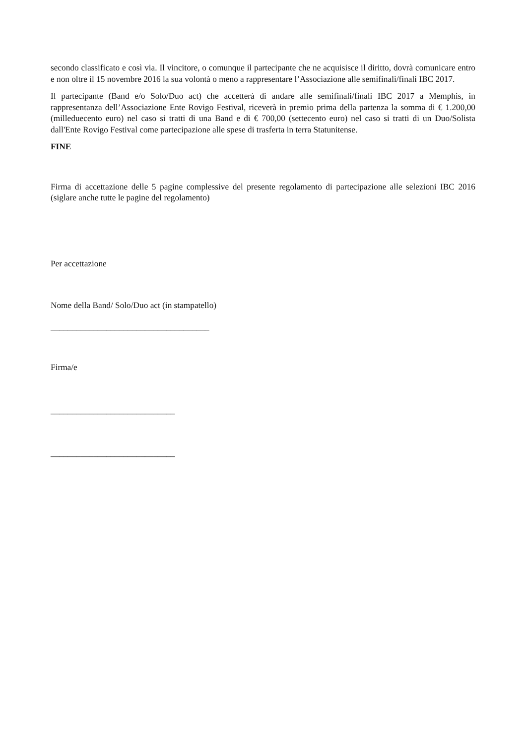secondo classificato e così via. Il vincitore, o comunque il partecipante che ne acquisisce il diritto, dovrà comunicare entro e non oltre il 15 novembre 2016 la sua volontà o meno a rappresentare l’Associazione alle semifinali/finali IBC 2017.
Il partecipante (Band e/o Solo/Duo act) che accetterà di andare alle semifinali/finali IBC 2017 a Memphis, in rappresentanza dell’Associazione Ente Rovigo Festival, riceverà in premio prima della partenza la somma di € 1.200,00 (milleduecento euro) nel caso si tratti di una Band e di € 700,00 (settecento euro) nel caso si tratti di un Duo/Solista dall'Ente Rovigo Festival come partecipazione alle spese di trasferta in terra Statunitense.
FINE
Firma di accettazione delle 5 pagine complessive del presente regolamento di partecipazione alle selezioni IBC 2016 (siglare anche tutte le pagine del regolamento)
Per accettazione
Nome della Band/ Solo/Duo act (in stampatello)
_____________________________________
Firma/e
_____________________________
_____________________________